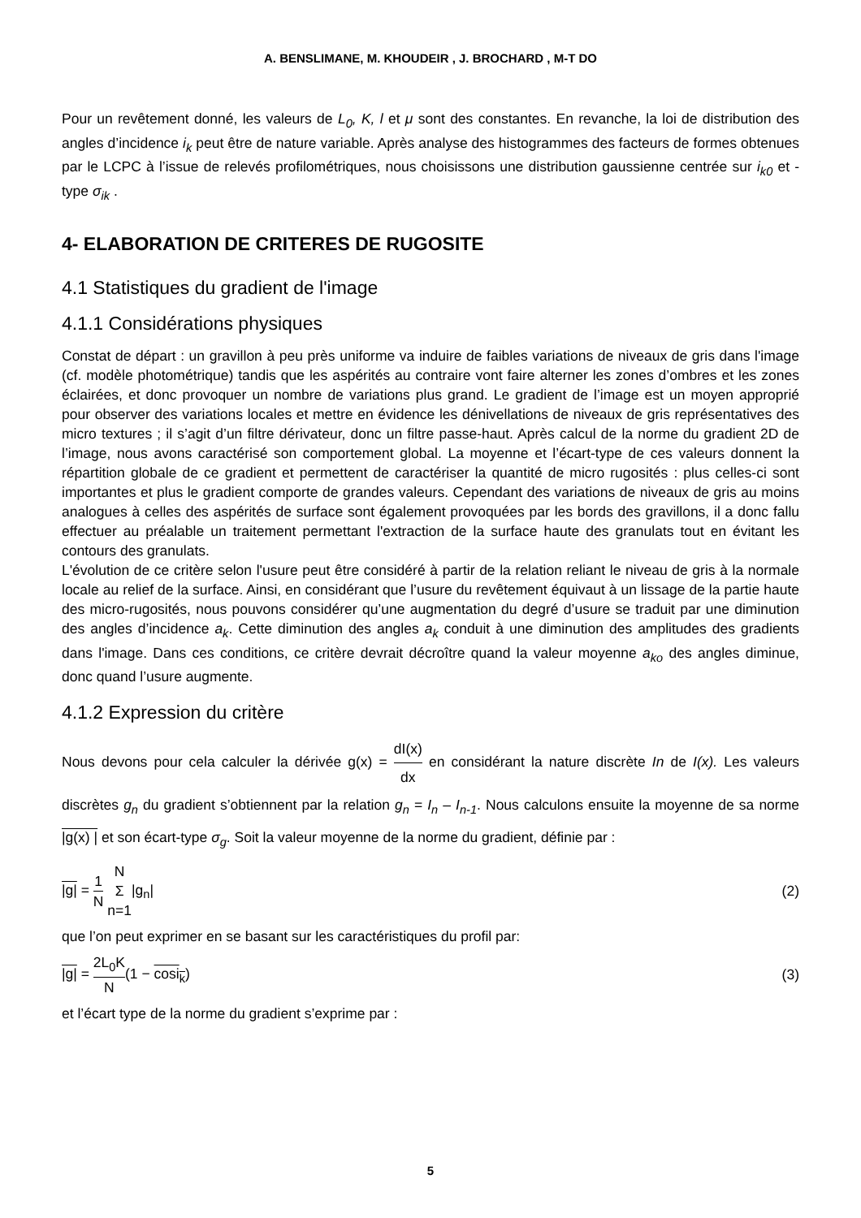A. BENSLIMANE, M. KHOUDEIR , J. BROCHARD , M-T DO
Pour un revêtement donné, les valeurs de L<sub>0</sub>, K, l et μ sont des constantes. En revanche, la loi de distribution des angles d’incidence i<sub>k</sub> peut être de nature variable. Après analyse des histogrammes des facteurs de formes obtenues par le LCPC à l’issue de relevés profilométriques, nous choisissons une distribution gaussienne centrée sur i<sub>k0</sub> et -type σ<sub>ik</sub> .
4- ELABORATION DE CRITERES DE RUGOSITE
4.1 Statistiques du gradient de l'image
4.1.1 Considérations physiques
Constat de départ : un gravillon à peu près uniforme va induire de faibles variations de niveaux de gris dans l'image (cf. modèle photométrique) tandis que les aspérités au contraire vont faire alterner les zones d’ombres et les zones éclairées, et donc provoquer un nombre de variations plus grand. Le gradient de l’image est un moyen approprié pour observer des variations locales et mettre en évidence les dénivellations de niveaux de gris représentatives des micro textures ; il s’agit d’un filtre dérivateur, donc un filtre passe-haut. Après calcul de la norme du gradient 2D de l’image, nous avons caractérisé son comportement global. La moyenne et l’écart-type de ces valeurs donnent la répartition globale de ce gradient et permettent de caractériser la quantité de micro rugosités : plus celles-ci sont importantes et plus le gradient comporte de grandes valeurs. Cependant des variations de niveaux de gris au moins analogues à celles des aspérités de surface sont également provoquées par les bords des gravillons, il a donc fallu effectuer au préalable un traitement permettant l'extraction de la surface haute des granulats tout en évitant les contours des granulats.
L'évolution de ce critère selon l'usure peut être considéré à partir de la relation reliant le niveau de gris à la normale locale au relief de la surface. Ainsi, en considérant que l’usure du revêtement équivaut à un lissage de la partie haute des micro-rugosités, nous pouvons considérer qu’une augmentation du degré d’usure se traduit par une diminution des angles d’incidence a<sub>k</sub>. Cette diminution des angles a<sub>k</sub> conduit à une diminution des amplitudes des gradients dans l'image. Dans ces conditions, ce critère devrait décroître quand la valeur moyenne a<sub>ko</sub> des angles diminue, donc quand l’usure augmente.
4.1.2 Expression du critère
Nous devons pour cela calculer la dérivée g(x) = dI(x) dx en considérant la nature discrète In de I(x). Les valeurs discrètes g<sub>n</sub> du gradient s’obtiennent par la relation g<sub>n</sub> = I<sub>n</sub> – I<sub>n-1</sub>. Nous calculons ensuite la moyenne de sa norme |g(x) | et son écart-type σ<sub>g</sub>. Soit la valeur moyenne de la norme du gradient, définie par :
|g| = 1 N N Σ n=1|g<sub>n</sub>| (2)
que l’on peut exprimer en se basant sur les caractéristiques du profil par:
|g| = 2L<sub>0</sub>K N(1 − cosi<sub>k</sub>) (3)
et l’écart type de la norme du gradient s’exprime par :
5